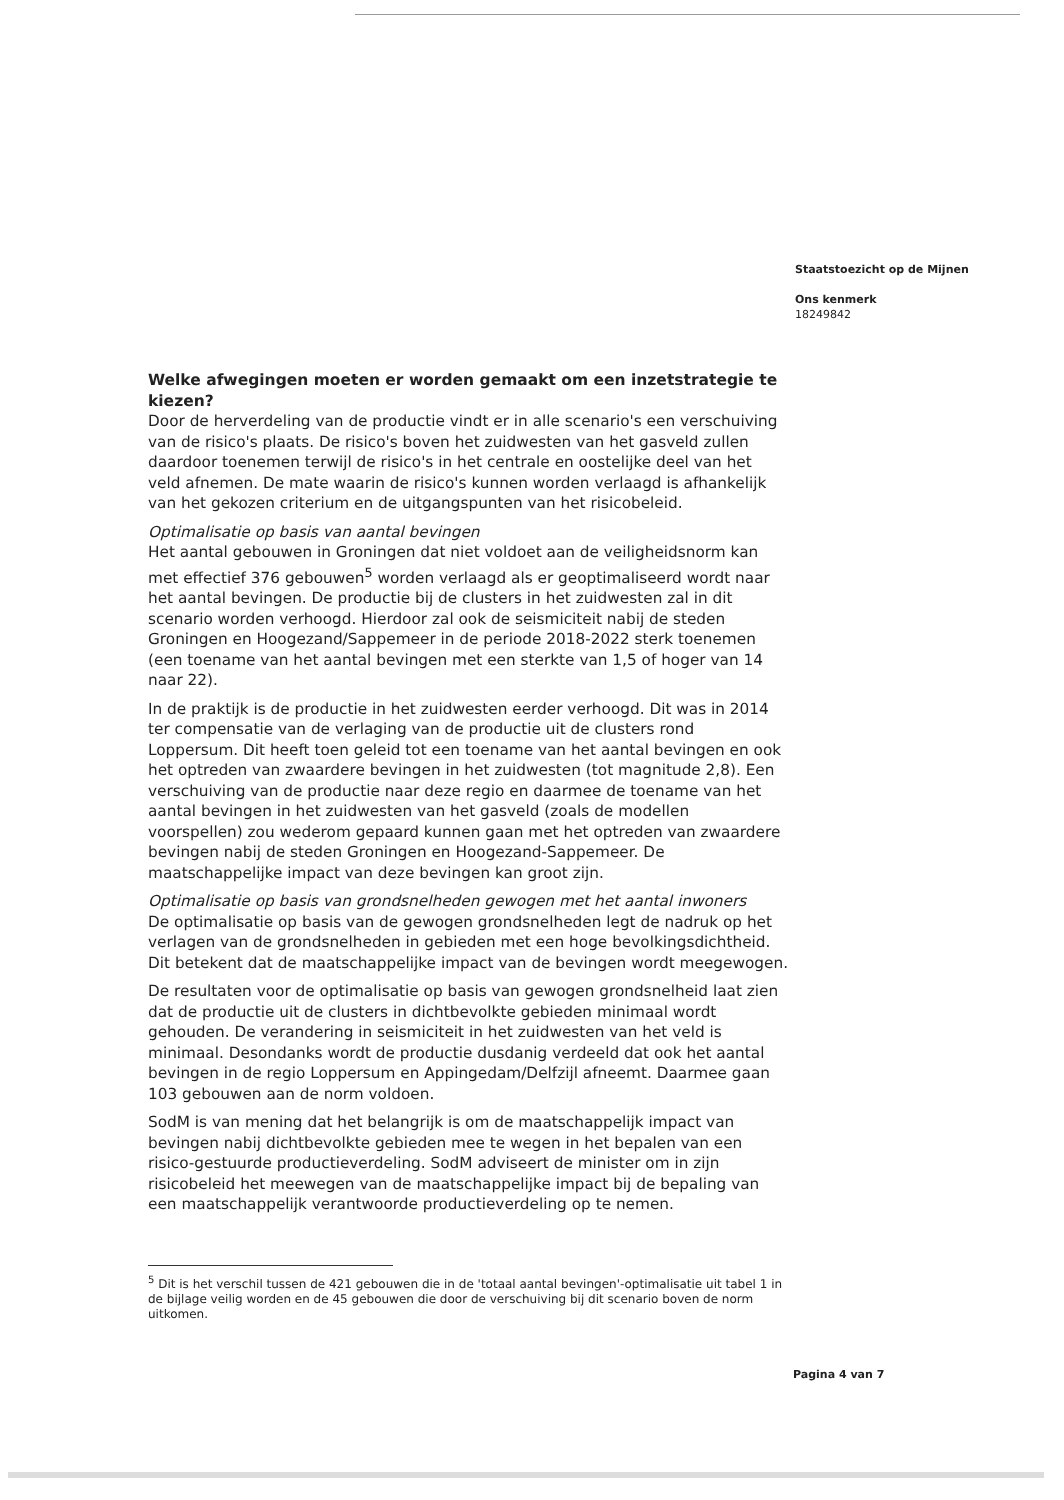Staatstoezicht op de Mijnen
Ons kenmerk
18249842
Welke afwegingen moeten er worden gemaakt om een inzetstrategie te kiezen?
Door de herverdeling van de productie vindt er in alle scenario's een verschuiving van de risico's plaats. De risico's boven het zuidwesten van het gasveld zullen daardoor toenemen terwijl de risico's in het centrale en oostelijke deel van het veld afnemen. De mate waarin de risico's kunnen worden verlaagd is afhankelijk van het gekozen criterium en de uitgangspunten van het risicobeleid.
Optimalisatie op basis van aantal bevingen
Het aantal gebouwen in Groningen dat niet voldoet aan de veiligheidsnorm kan met effectief 376 gebouwen<sup>5</sup> worden verlaagd als er geoptimaliseerd wordt naar het aantal bevingen. De productie bij de clusters in het zuidwesten zal in dit scenario worden verhoogd. Hierdoor zal ook de seismiciteit nabij de steden Groningen en Hoogezand/Sappemeer in de periode 2018-2022 sterk toenemen (een toename van het aantal bevingen met een sterkte van 1,5 of hoger van 14 naar 22).
In de praktijk is de productie in het zuidwesten eerder verhoogd. Dit was in 2014 ter compensatie van de verlaging van de productie uit de clusters rond Loppersum. Dit heeft toen geleid tot een toename van het aantal bevingen en ook het optreden van zwaardere bevingen in het zuidwesten (tot magnitude 2,8). Een verschuiving van de productie naar deze regio en daarmee de toename van het aantal bevingen in het zuidwesten van het gasveld (zoals de modellen voorspellen) zou wederom gepaard kunnen gaan met het optreden van zwaardere bevingen nabij de steden Groningen en Hoogezand-Sappemeer. De maatschappelijke impact van deze bevingen kan groot zijn.
Optimalisatie op basis van grondsnelheden gewogen met het aantal inwoners
De optimalisatie op basis van de gewogen grondsnelheden legt de nadruk op het verlagen van de grondsnelheden in gebieden met een hoge bevolkingsdichtheid. Dit betekent dat de maatschappelijke impact van de bevingen wordt meegewogen.
De resultaten voor de optimalisatie op basis van gewogen grondsnelheid laat zien dat de productie uit de clusters in dichtbevolkte gebieden minimaal wordt gehouden. De verandering in seismiciteit in het zuidwesten van het veld is minimaal. Desondanks wordt de productie dusdanig verdeeld dat ook het aantal bevingen in de regio Loppersum en Appingedam/Delfzijl afneemt. Daarmee gaan 103 gebouwen aan de norm voldoen.
SodM is van mening dat het belangrijk is om de maatschappelijk impact van bevingen nabij dichtbevolkte gebieden mee te wegen in het bepalen van een risico-gestuurde productieverdeling. SodM adviseert de minister om in zijn risicobeleid het meewegen van de maatschappelijke impact bij de bepaling van een maatschappelijk verantwoorde productieverdeling op te nemen.
<sup>5</sup> Dit is het verschil tussen de 421 gebouwen die in de 'totaal aantal bevingen'-optimalisatie uit tabel 1 in de bijlage veilig worden en de 45 gebouwen die door de verschuiving bij dit scenario boven de norm uitkomen.
Pagina 4 van 7